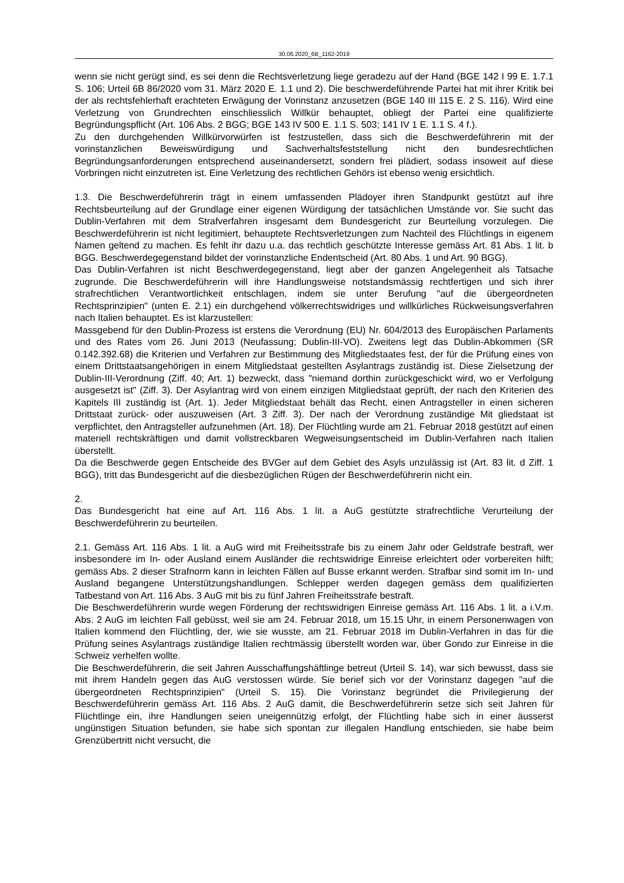30.06.2020_6B_1162-2019
wenn sie nicht gerügt sind, es sei denn die Rechtsverletzung liege geradezu auf der Hand (BGE 142 I 99 E. 1.7.1 S. 106; Urteil 6B 86/2020 vom 31. März 2020 E. 1.1 und 2). Die beschwerdeführende Partei hat mit ihrer Kritik bei der als rechtsfehlerhaft erachteten Erwägung der Vorinstanz anzusetzen (BGE 140 III 115 E. 2 S. 116). Wird eine Verletzung von Grundrechten einschliesslich Willkür behauptet, obliegt der Partei eine qualifizierte Begründungspflicht (Art. 106 Abs. 2 BGG; BGE 143 IV 500 E. 1.1 S. 503; 141 IV 1 E. 1.1 S. 4 f.).
Zu den durchgehenden Willkürvorwürfen ist festzustellen, dass sich die Beschwerdeführerin mit der vorinstanzlichen Beweiswürdigung und Sachverhaltsfeststellung nicht den bundesrechtlichen Begründungsanforderungen entsprechend auseinandersetzt, sondern frei plädiert, sodass insoweit auf diese Vorbringen nicht einzutreten ist. Eine Verletzung des rechtlichen Gehörs ist ebenso wenig ersichtlich.
1.3. Die Beschwerdeführerin trägt in einem umfassenden Plädoyer ihren Standpunkt gestützt auf ihre Rechtsbeurteilung auf der Grundlage einer eigenen Würdigung der tatsächlichen Umstände vor. Sie sucht das Dublin-Verfahren mit dem Strafverfahren insgesamt dem Bundesgericht zur Beurteilung vorzulegen. Die Beschwerdeführerin ist nicht legitimiert, behauptete Rechtsverletzungen zum Nachteil des Flüchtlings in eigenem Namen geltend zu machen. Es fehlt ihr dazu u.a. das rechtlich geschützte Interesse gemäss Art. 81 Abs. 1 lit. b BGG. Beschwerdegegenstand bildet der vorinstanzliche Endentscheid (Art. 80 Abs. 1 und Art. 90 BGG).
Das Dublin-Verfahren ist nicht Beschwerdegegenstand, liegt aber der ganzen Angelegenheit als Tatsache zugrunde. Die Beschwerdeführerin will ihre Handlungsweise notstandsmässig rechtfertigen und sich ihrer strafrechtlichen Verantwortlichkeit entschlagen, indem sie unter Berufung "auf die übergeordneten Rechtsprinzipien" (unten E. 2.1) ein durchgehend völkerrechtswidriges und willkürliches Rückweisungsverfahren nach Italien behauptet. Es ist klarzustellen:
Massgebend für den Dublin-Prozess ist erstens die Verordnung (EU) Nr. 604/2013 des Europäischen Parlaments und des Rates vom 26. Juni 2013 (Neufassung; Dublin-III-VO). Zweitens legt das Dublin-Abkommen (SR 0.142.392.68) die Kriterien und Verfahren zur Bestimmung des Mitgliedstaates fest, der für die Prüfung eines von einem Drittstaatsangehörigen in einem Mitgliedstaat gestellten Asylantrags zuständig ist. Diese Zielsetzung der Dublin-III-Verordnung (Ziff. 40; Art. 1) bezweckt, dass "niemand dorthin zurückgeschickt wird, wo er Verfolgung ausgesetzt ist" (Ziff. 3). Der Asylantrag wird von einem einzigen Mitgliedstaat geprüft, der nach den Kriterien des Kapitels III zuständig ist (Art. 1). Jeder Mitgliedstaat behält das Recht, einen Antragsteller in einen sicheren Drittstaat zurück- oder auszuweisen (Art. 3 Ziff. 3). Der nach der Verordnung zuständige Mit gliedstaat ist verpflichtet, den Antragsteller aufzunehmen (Art. 18). Der Flüchtling wurde am 21. Februar 2018 gestützt auf einen materiell rechtskräftigen und damit vollstreckbaren Wegweisungsentscheid im Dublin-Verfahren nach Italien überstellt.
Da die Beschwerde gegen Entscheide des BVGer auf dem Gebiet des Asyls unzulässig ist (Art. 83 lit. d Ziff. 1 BGG), tritt das Bundesgericht auf die diesbezüglichen Rügen der Beschwerdeführerin nicht ein.
2.
Das Bundesgericht hat eine auf Art. 116 Abs. 1 lit. a AuG gestützte strafrechtliche Verurteilung der Beschwerdeführerin zu beurteilen.
2.1. Gemäss Art. 116 Abs. 1 lit. a AuG wird mit Freiheitsstrafe bis zu einem Jahr oder Geldstrafe bestraft, wer insbesondere im In- oder Ausland einem Ausländer die rechtswidrige Einreise erleichtert oder vorbereiten hilft; gemäss Abs. 2 dieser Strafnorm kann in leichten Fällen auf Busse erkannt werden. Strafbar sind somit im In- und Ausland begangene Unterstützungshandlungen. Schlepper werden dagegen gemäss dem qualifizierten Tatbestand von Art. 116 Abs. 3 AuG mit bis zu fünf Jahren Freiheitsstrafe bestraft.
Die Beschwerdeführerin wurde wegen Förderung der rechtswidrigen Einreise gemäss Art. 116 Abs. 1 lit. a i.V.m. Abs. 2 AuG im leichten Fall gebüsst, weil sie am 24. Februar 2018, um 15.15 Uhr, in einem Personenwagen von Italien kommend den Flüchtling, der, wie sie wusste, am 21. Februar 2018 im Dublin-Verfahren in das für die Prüfung seines Asylantrags zuständige Italien rechtmässig überstellt worden war, über Gondo zur Einreise in die Schweiz verhelfen wollte.
Die Beschwerdeführerin, die seit Jahren Ausschaffungshäftlinge betreut (Urteil S. 14), war sich bewusst, dass sie mit ihrem Handeln gegen das AuG verstossen würde. Sie berief sich vor der Vorinstanz dagegen "auf die übergeordneten Rechtsprinzipien" (Urteil S. 15). Die Vorinstanz begründet die Privilegierung der Beschwerdeführerin gemäss Art. 116 Abs. 2 AuG damit, die Beschwerdeführerin setze sich seit Jahren für Flüchtlinge ein, ihre Handlungen seien uneigennützig erfolgt, der Flüchtling habe sich in einer äusserst ungünstigen Situation befunden, sie habe sich spontan zur illegalen Handlung entschieden, sie habe beim Grenzübertritt nicht versucht, die